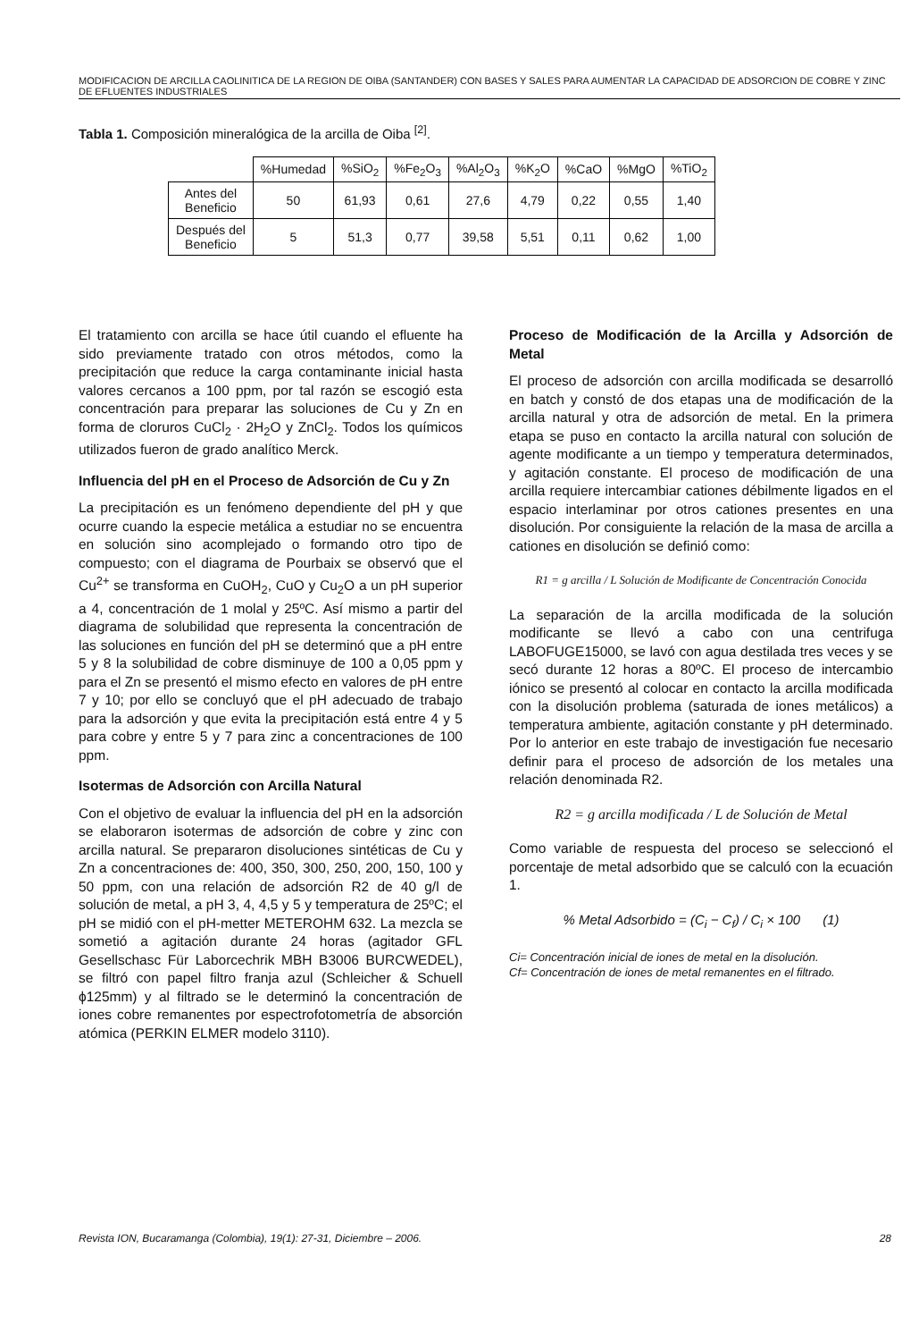MODIFICACION DE ARCILLA CAOLINITICA DE LA REGION DE OIBA (SANTANDER) CON BASES Y SALES PARA AUMENTAR LA CAPACIDAD DE ADSORCION DE COBRE Y ZINC DE EFLUENTES INDUSTRIALES
Tabla 1. Composición mineralógica de la arcilla de Oiba <sup>[2]</sup>.
| | %Humedad | %SiO<sub>2</sub> | %Fe<sub>2</sub>O<sub>3</sub> | %Al<sub>2</sub>O<sub>3</sub> | %K<sub>2</sub>O | %CaO | %MgO | %TiO<sub>2</sub> |
| --- | --- | --- | --- | --- | --- | --- | --- | --- |
| Antes del Beneficio | 50 | 61,93 | 0,61 | 27,6 | 4,79 | 0,22 | 0,55 | 1,40 |
| Después del Beneficio | 5 | 51,3 | 0,77 | 39,58 | 5,51 | 0,11 | 0,62 | 1,00 |
El tratamiento con arcilla se hace útil cuando el efluente ha sido previamente tratado con otros métodos, como la precipitación que reduce la carga contaminante inicial hasta valores cercanos a 100 ppm, por tal razón se escogió esta concentración para preparar las soluciones de Cu y Zn en forma de cloruros CuCl<sub>2</sub> · 2H<sub>2</sub>O y ZnCl<sub>2</sub>. Todos los químicos utilizados fueron de grado analítico Merck.
Influencia del pH en el Proceso de Adsorción de Cu y Zn
La precipitación es un fenómeno dependiente del pH y que ocurre cuando la especie metálica a estudiar no se encuentra en solución sino acomplejado o formando otro tipo de compuesto; con el diagrama de Pourbaix se observó que el Cu<sup>2+</sup> se transforma en CuOH<sub>2</sub>, CuO y Cu<sub>2</sub>O a un pH superior a 4, concentración de 1 molal y 25ºC. Así mismo a partir del diagrama de solubilidad que representa la concentración de las soluciones en función del pH se determinó que a pH entre 5 y 8 la solubilidad de cobre disminuye de 100 a 0,05 ppm y para el Zn se presentó el mismo efecto en valores de pH entre 7 y 10; por ello se concluyó que el pH adecuado de trabajo para la adsorción y que evita la precipitación está entre 4 y 5 para cobre y entre 5 y 7 para zinc a concentraciones de 100 ppm.
Isotermas de Adsorción con Arcilla Natural
Con el objetivo de evaluar la influencia del pH en la adsorción se elaboraron isotermas de adsorción de cobre y zinc con arcilla natural. Se prepararon disoluciones sintéticas de Cu y Zn a concentraciones de: 400, 350, 300, 250, 200, 150, 100 y 50 ppm, con una relación de adsorción R2 de 40 g/l de solución de metal, a pH 3, 4, 4,5 y 5 y temperatura de 25ºC; el pH se midió con el pH-metter METEROHM 632. La mezcla se sometió a agitación durante 24 horas (agitador GFL Gesellschasc Für Laborcechrik MBH B3006 BURCWEDEL), se filtró con papel filtro franja azul (Schleicher & Schuell ϕ125mm) y al filtrado se le determinó la concentración de iones cobre remanentes por espectrofotometría de absorción atómica (PERKIN ELMER modelo 3110).
Proceso de Modificación de la Arcilla y Adsorción de Metal
El proceso de adsorción con arcilla modificada se desarrolló en batch y constó de dos etapas una de modificación de la arcilla natural y otra de adsorción de metal. En la primera etapa se puso en contacto la arcilla natural con solución de agente modificante a un tiempo y temperatura determinados, y agitación constante. El proceso de modificación de una arcilla requiere intercambiar cationes débilmente ligados en el espacio interlaminar por otros cationes presentes en una disolución. Por consiguiente la relación de la masa de arcilla a cationes en disolución se definió como:
R1 = g arcilla / L Solución de Modificante de Concentración Conocida
La separación de la arcilla modificada de la solución modificante se llevó a cabo con una centrifuga LABOFUGE15000, se lavó con agua destilada tres veces y se secó durante 12 horas a 80ºC. El proceso de intercambio iónico se presentó al colocar en contacto la arcilla modificada con la disolución problema (saturada de iones metálicos) a temperatura ambiente, agitación constante y pH determinado. Por lo anterior en este trabajo de investigación fue necesario definir para el proceso de adsorción de los metales una relación denominada R2.
R2 = g arcilla modificada / L de Solución de Metal
Como variable de respuesta del proceso se seleccionó el porcentaje de metal adsorbido que se calculó con la ecuación 1.
% Metal Adsorbido = (C<sub>i</sub> − C<sub>f</sub>) / C<sub>i</sub> × 100 (1)
Ci= Concentración inicial de iones de metal en la disolución.
Cf= Concentración de iones de metal remanentes en el filtrado.
Revista ION, Bucaramanga (Colombia), 19(1): 27-31, Diciembre – 2006. 28